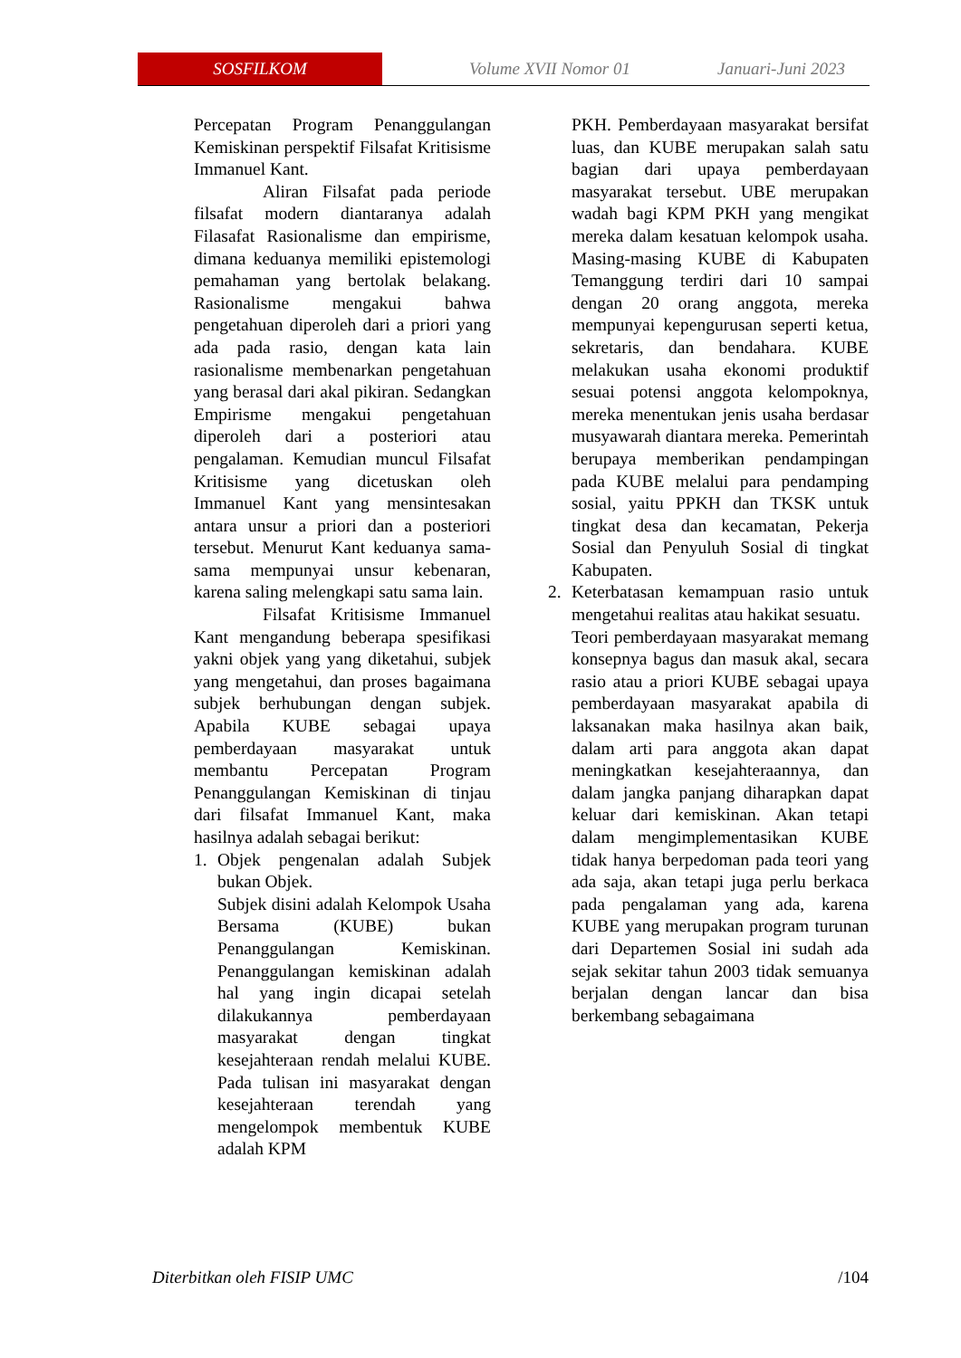SOSFILKOM
Volume XVII Nomor 01 Januari-Juni 2023
Percepatan Program Penanggulangan Kemiskinan perspektif Filsafat Kritisisme Immanuel Kant.
Aliran Filsafat pada periode filsafat modern diantaranya adalah Filasafat Rasionalisme dan empirisme, dimana keduanya memiliki epistemologi pemahaman yang bertolak belakang. Rasionalisme mengakui bahwa pengetahuan diperoleh dari a priori yang ada pada rasio, dengan kata lain rasionalisme membenarkan pengetahuan yang berasal dari akal pikiran. Sedangkan Empirisme mengakui pengetahuan diperoleh dari a posteriori atau pengalaman. Kemudian muncul Filsafat Kritisisme yang dicetuskan oleh Immanuel Kant yang mensintesakan antara unsur a priori dan a posteriori tersebut. Menurut Kant keduanya sama-sama mempunyai unsur kebenaran, karena saling melengkapi satu sama lain.
Filsafat Kritisisme Immanuel Kant mengandung beberapa spesifikasi yakni objek yang yang diketahui, subjek yang mengetahui, dan proses bagaimana subjek berhubungan dengan subjek. Apabila KUBE sebagai upaya pemberdayaan masyarakat untuk membantu Percepatan Program Penanggulangan Kemiskinan di tinjau dari filsafat Immanuel Kant, maka hasilnya adalah sebagai berikut:
1. Objek pengenalan adalah Subjek bukan Objek.
Subjek disini adalah Kelompok Usaha Bersama (KUBE) bukan Penanggulangan Kemiskinan. Penanggulangan kemiskinan adalah hal yang ingin dicapai setelah dilakukannya pemberdayaan masyarakat dengan tingkat kesejahteraan rendah melalui KUBE. Pada tulisan ini masyarakat dengan kesejahteraan terendah yang mengelompok membentuk KUBE adalah KPM
PKH. Pemberdayaan masyarakat bersifat luas, dan KUBE merupakan salah satu bagian dari upaya pemberdayaan masyarakat tersebut. UBE merupakan wadah bagi KPM PKH yang mengikat mereka dalam kesatuan kelompok usaha. Masing-masing KUBE di Kabupaten Temanggung terdiri dari 10 sampai dengan 20 orang anggota, mereka mempunyai kepengurusan seperti ketua, sekretaris, dan bendahara. KUBE melakukan usaha ekonomi produktif sesuai potensi anggota kelompoknya, mereka menentukan jenis usaha berdasar musyawarah diantara mereka. Pemerintah berupaya memberikan pendampingan pada KUBE melalui para pendamping sosial, yaitu PPKH dan TKSK untuk tingkat desa dan kecamatan, Pekerja Sosial dan Penyuluh Sosial di tingkat Kabupaten.
2. Keterbatasan kemampuan rasio untuk mengetahui realitas atau hakikat sesuatu.
Teori pemberdayaan masyarakat memang konsepnya bagus dan masuk akal, secara rasio atau a priori KUBE sebagai upaya pemberdayaan masyarakat apabila di laksanakan maka hasilnya akan baik, dalam arti para anggota akan dapat meningkatkan kesejahteraannya, dan dalam jangka panjang diharapkan dapat keluar dari kemiskinan. Akan tetapi dalam mengimplementasikan KUBE tidak hanya berpedoman pada teori yang ada saja, akan tetapi juga perlu berkaca pada pengalaman yang ada, karena KUBE yang merupakan program turunan dari Departemen Sosial ini sudah ada sejak sekitar tahun 2003 tidak semuanya berjalan dengan lancar dan bisa berkembang sebagaimana
Diterbitkan oleh FISIP UMC /104